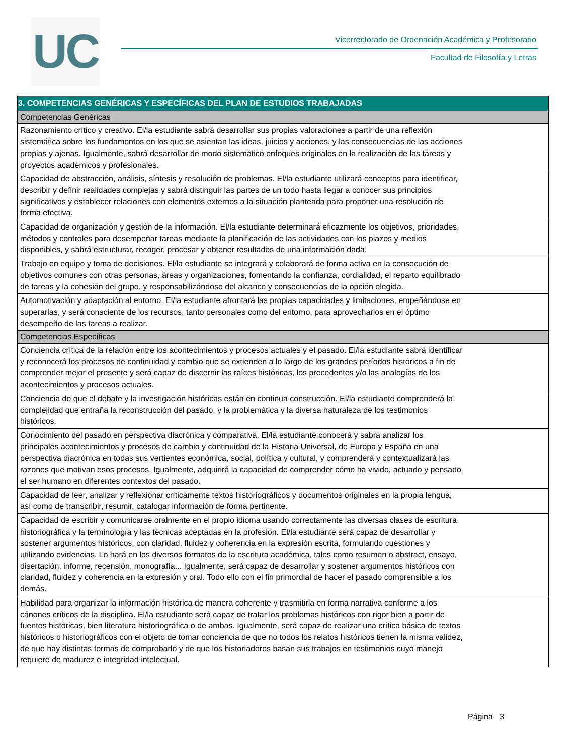UC
Vicerrectorado de Ordenación Académica y Profesorado
Facultad de Filosofía y Letras
| 3. COMPETENCIAS GENÉRICAS Y ESPECÍFICAS DEL PLAN DE ESTUDIOS TRABAJADAS |
| --- |
| Competencias Genéricas |
| Razonamiento crítico y creativo. El/la estudiante sabrá desarrollar sus propias valoraciones a partir de una reflexión sistemática sobre los fundamentos en los que se asientan las ideas, juicios y acciones, y las consecuencias de las acciones propias y ajenas. Igualmente, sabrá desarrollar de modo sistemático enfoques originales en la realización de las tareas y proyectos académicos y profesionales. |
| Capacidad de abstracción, análisis, síntesis y resolución de problemas. El/la estudiante utilizará conceptos para identificar, describir y definir realidades complejas y sabrá distinguir las partes de un todo hasta llegar a conocer sus principios significativos y establecer relaciones con elementos externos a la situación planteada para proponer una resolución de forma efectiva. |
| Capacidad de organización y gestión de la información. El/la estudiante determinará eficazmente los objetivos, prioridades, métodos y controles para desempeñar tareas mediante la planificación de las actividades con los plazos y medios disponibles, y sabrá estructurar, recoger, procesar y obtener resultados de una información dada. |
| Trabajo en equipo y toma de decisiones. El/la estudiante se integrará y colaborará de forma activa en la consecución de objetivos comunes con otras personas, áreas y organizaciones, fomentando la confianza, cordialidad, el reparto equilibrado de tareas y la cohesión del grupo, y responsabilizándose del alcance y consecuencias de la opción elegida. |
| Automotivación y adaptación al entorno. El/la estudiante afrontará las propias capacidades y limitaciones, empeñándose en superarlas, y será consciente de los recursos, tanto personales como del entorno, para aprovecharlos en el óptimo desempeño de las tareas a realizar. |
| Competencias Específicas |
| Conciencia crítica de la relación entre los acontecimientos y procesos actuales y el pasado. El/la estudiante sabrá identificar y reconocerá los procesos de continuidad y cambio que se extienden a lo largo de los grandes períodos históricos a fin de comprender mejor el presente y será capaz de discernir las raíces históricas, los precedentes y/o las analogías de los acontecimientos y procesos actuales. |
| Conciencia de que el debate y la investigación históricas están en continua construcción. El/la estudiante comprenderá la complejidad que entraña la reconstrucción del pasado, y la problemática y la diversa naturaleza de los testimonios históricos. |
| Conocimiento del pasado en perspectiva diacrónica y comparativa. El/la estudiante conocerá y sabrá analizar los principales acontecimientos y procesos de cambio y continuidad de la Historia Universal, de Europa y España en una perspectiva diacrónica en todas sus vertientes económica, social, política y cultural, y comprenderá y contextualizará las razones que motivan esos procesos. Igualmente, adquirirá la capacidad de comprender cómo ha vivido, actuado y pensado el ser humano en diferentes contextos del pasado. |
| Capacidad de leer, analizar y reflexionar críticamente textos historiográficos y documentos originales en la propia lengua, así como de transcribir, resumir, catalogar información de forma pertinente. |
| Capacidad de escribir y comunicarse oralmente en el propio idioma usando correctamente las diversas clases de escritura historiográfica y la terminología y las técnicas aceptadas en la profesión. El/la estudiante será capaz de desarrollar y sostener argumentos históricos, con claridad, fluidez y coherencia en la expresión escrita, formulando cuestiones y utilizando evidencias. Lo hará en los diversos formatos de la escritura académica, tales como resumen o abstract, ensayo, disertación, informe, recensión, monografía... Igualmente, será capaz de desarrollar y sostener argumentos históricos con claridad, fluidez y coherencia en la expresión y oral. Todo ello con el fin primordial de hacer el pasado comprensible a los demás. |
| Habilidad para organizar la información histórica de manera coherente y trasmitirla en forma narrativa conforme a los cánones críticos de la disciplina. El/la estudiante será capaz de tratar los problemas históricos con rigor bien a partir de fuentes históricas, bien literatura historiográfica o de ambas. Igualmente, será capaz de realizar una crítica básica de textos históricos o historiográficos con el objeto de tomar conciencia de que no todos los relatos históricos tienen la misma validez, de que hay distintas formas de comprobarlo y de que los historiadores basan sus trabajos en testimonios cuyo manejo requiere de madurez e integridad intelectual. |
Página 3